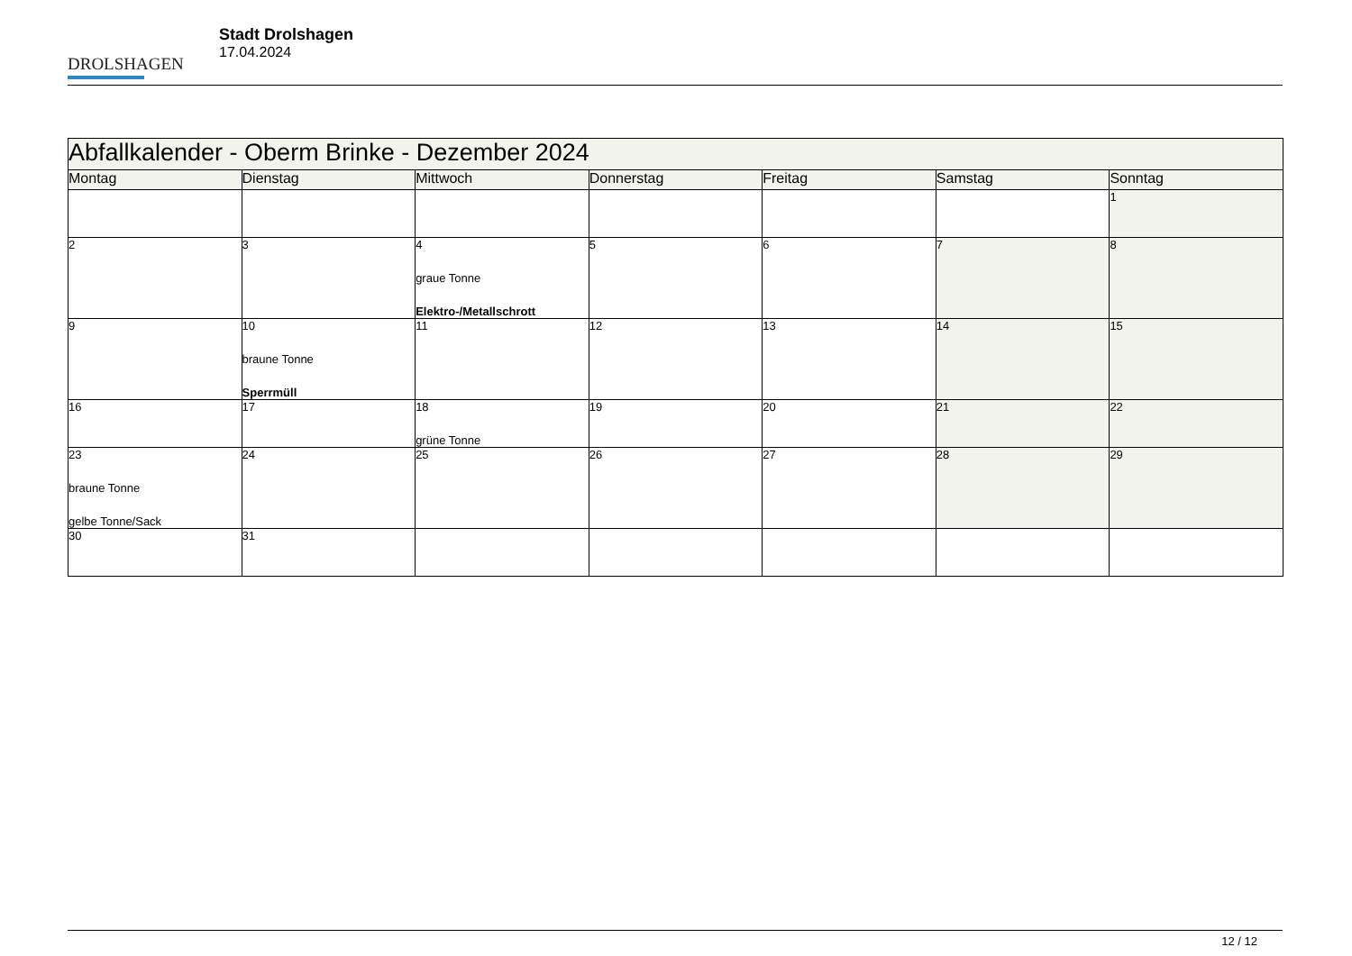DROLSHAGEN
Stadt Drolshagen
17.04.2024
| Abfallkalender - Oberm Brinke - Dezember 2024 | | | | | | |
| Montag | Dienstag | Mittwoch | Donnerstag | Freitag | Samstag | Sonntag |
| | | | | | | 1 |
| 2 | 3 | 4 graue Tonne Elektro-/Metallschrott | 5 | 6 | 7 | 8 |
| 9 | 10 braune Tonne Sperrmüll | 11 | 12 | 13 | 14 | 15 |
| 16 | 17 | 18 grüne Tonne | 19 | 20 | 21 | 22 |
| 23 braune Tonne gelbe Tonne/Sack | 24 | 25 | 26 | 27 | 28 | 29 |
| 30 | 31 | | | | | |
12 / 12